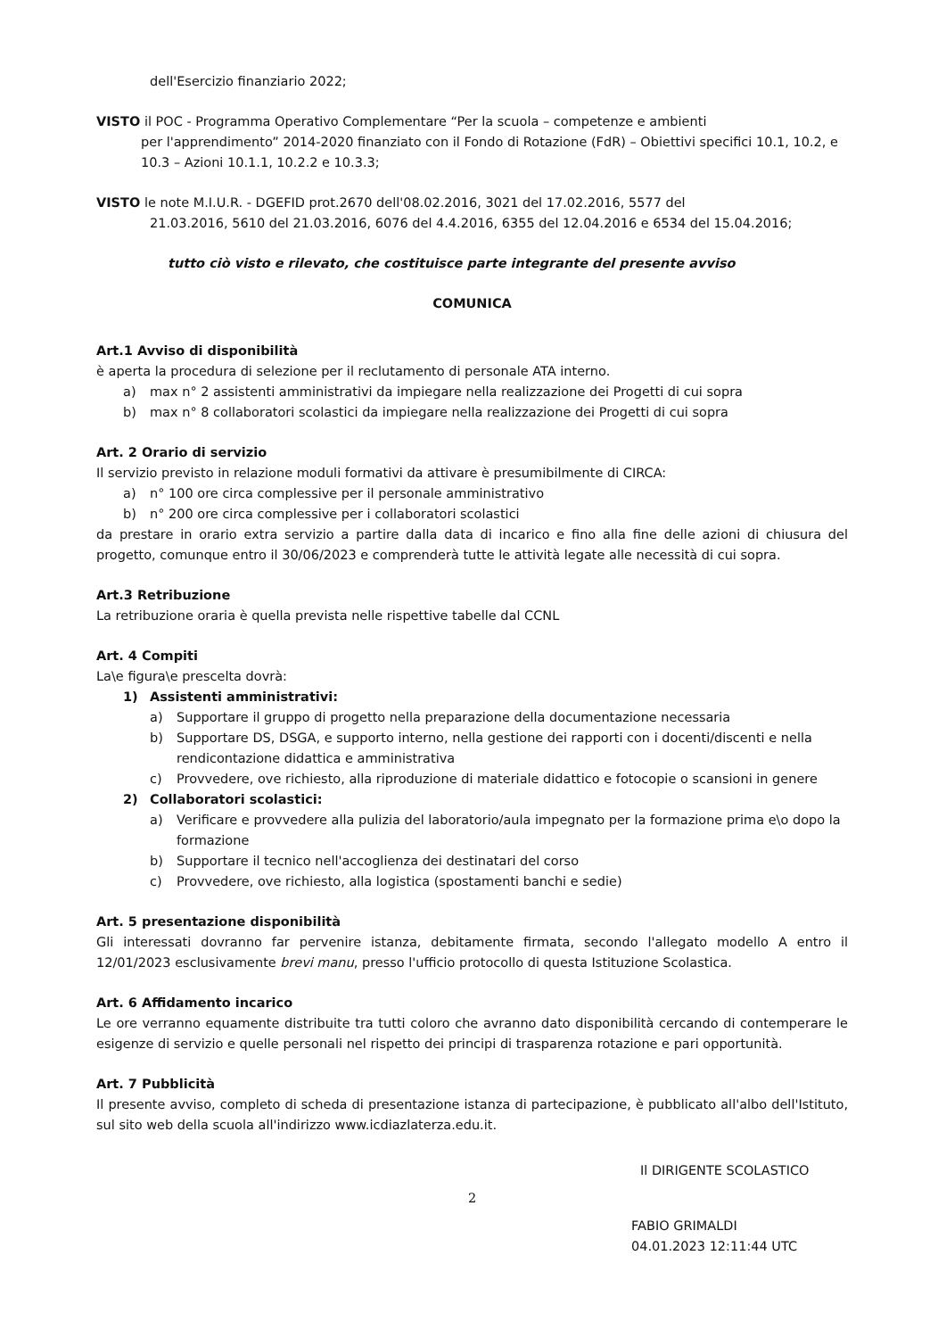dell'Esercizio finanziario 2022;
VISTO il POC - Programma Operativo Complementare “Per la scuola – competenze e ambienti
per l'apprendimento” 2014-2020 finanziato con il Fondo di Rotazione (FdR) – Obiettivi specifici 10.1, 10.2, e 10.3 – Azioni 10.1.1, 10.2.2 e 10.3.3;
VISTO le note M.I.U.R. - DGEFID prot.2670 dell'08.02.2016, 3021 del 17.02.2016, 5577 del
21.03.2016, 5610 del 21.03.2016, 6076 del 4.4.2016, 6355 del 12.04.2016 e 6534 del 15.04.2016;
tutto ciò visto e rilevato, che costituisce parte integrante del presente avviso
COMUNICA
Art.1 Avviso di disponibilità
è aperta la procedura di selezione per il reclutamento di personale ATA interno.
a) max n° 2 assistenti amministrativi da impiegare nella realizzazione dei Progetti di cui sopra
b) max n° 8 collaboratori scolastici da impiegare nella realizzazione dei Progetti di cui sopra
Art. 2 Orario di servizio
Il servizio previsto in relazione moduli formativi da attivare è presumibilmente di CIRCA:
a) n° 100 ore circa complessive per il personale amministrativo
b) n° 200 ore circa complessive per i collaboratori scolastici
da prestare in orario extra servizio a partire dalla data di incarico e fino alla fine delle azioni di chiusura del progetto, comunque entro il 30/06/2023 e comprenderà tutte le attività legate alle necessità di cui sopra.
Art.3 Retribuzione
La retribuzione oraria è quella prevista nelle rispettive tabelle dal CCNL
Art. 4 Compiti
La\e figura\e prescelta dovrà:
1) Assistenti amministrativi:
a) Supportare il gruppo di progetto nella preparazione della documentazione necessaria
b) Supportare DS, DSGA, e supporto interno, nella gestione dei rapporti con i docenti/discenti e nella rendicontazione didattica e amministrativa
c) Provvedere, ove richiesto, alla riproduzione di materiale didattico e fotocopie o scansioni in genere
2) Collaboratori scolastici:
a) Verificare e provvedere alla pulizia del laboratorio/aula impegnato per la formazione prima e\o dopo la formazione
b) Supportare il tecnico nell'accoglienza dei destinatari del corso
c) Provvedere, ove richiesto, alla logistica (spostamenti banchi e sedie)
Art. 5 presentazione disponibilità
Gli interessati dovranno far pervenire istanza, debitamente firmata, secondo l'allegato modello A entro il 12/01/2023 esclusivamente brevi manu, presso l'ufficio protocollo di questa Istituzione Scolastica.
Art. 6 Affidamento incarico
Le ore verranno equamente distribuite tra tutti coloro che avranno dato disponibilità cercando di contemperare le esigenze di servizio e quelle personali nel rispetto dei principi di trasparenza rotazione e pari opportunità.
Art. 7 Pubblicità
Il presente avviso, completo di scheda di presentazione istanza di partecipazione, è pubblicato all'albo dell'Istituto, sul sito web della scuola all'indirizzo www.icdiazlaterza.edu.it.
Il DIRIGENTE SCOLASTICO
2
FABIO GRIMALDI
04.01.2023 12:11:44 UTC